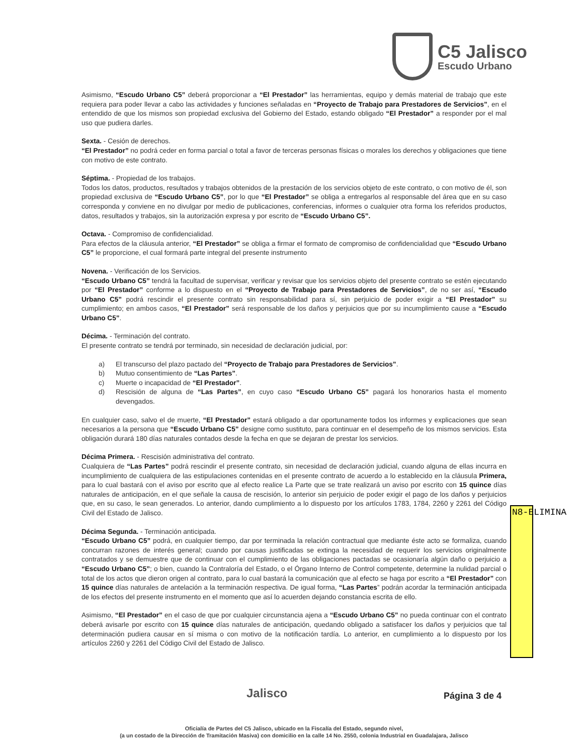C5 Jalisco
Escudo Urbano
Asimismo, “Escudo Urbano C5” deberá proporcionar a “El Prestador” las herramientas, equipo y demás material de trabajo que este requiera para poder llevar a cabo las actividades y funciones señaladas en “Proyecto de Trabajo para Prestadores de Servicios”, en el entendido de que los mismos son propiedad exclusiva del Gobierno del Estado, estando obligado “El Prestador” a responder por el mal uso que pudiera darles.
Sexta. - Cesión de derechos.
“El Prestador” no podrá ceder en forma parcial o total a favor de terceras personas físicas o morales los derechos y obligaciones que tiene con motivo de este contrato.
Séptima. - Propiedad de los trabajos.
Todos los datos, productos, resultados y trabajos obtenidos de la prestación de los servicios objeto de este contrato, o con motivo de él, son propiedad exclusiva de “Escudo Urbano C5”, por lo que “El Prestador” se obliga a entregarlos al responsable del área que en su caso corresponda y conviene en no divulgar por medio de publicaciones, conferencias, informes o cualquier otra forma los referidos productos, datos, resultados y trabajos, sin la autorización expresa y por escrito de “Escudo Urbano C5”.
Octava. - Compromiso de confidencialidad.
Para efectos de la cláusula anterior, “El Prestador” se obliga a firmar el formato de compromiso de confidencialidad que “Escudo Urbano C5” le proporcione, el cual formará parte integral del presente instrumento
Novena. - Verificación de los Servicios.
“Escudo Urbano C5” tendrá la facultad de supervisar, verificar y revisar que los servicios objeto del presente contrato se estén ejecutando por “El Prestador” conforme a lo dispuesto en el “Proyecto de Trabajo para Prestadores de Servicios”, de no ser así, “Escudo Urbano C5” podrá rescindir el presente contrato sin responsabilidad para sí, sin perjuicio de poder exigir a “El Prestador” su cumplimiento; en ambos casos, “El Prestador” será responsable de los daños y perjuicios que por su incumplimiento cause a “Escudo Urbano C5”.
Décima. - Terminación del contrato.
El presente contrato se tendrá por terminado, sin necesidad de declaración judicial, por:
a) El transcurso del plazo pactado del “Proyecto de Trabajo para Prestadores de Servicios”.
b) Mutuo consentimiento de “Las Partes”.
c) Muerte o incapacidad de “El Prestador”.
d) Rescisión de alguna de “Las Partes”, en cuyo caso “Escudo Urbano C5” pagará los honorarios hasta el momento devengados.
En cualquier caso, salvo el de muerte, “El Prestador” estará obligado a dar oportunamente todos los informes y explicaciones que sean necesarios a la persona que “Escudo Urbano C5” designe como sustituto, para continuar en el desempeño de los mismos servicios. Esta obligación durará 180 días naturales contados desde la fecha en que se dejaran de prestar los servicios.
Décima Primera. - Rescisión administrativa del contrato.
Cualquiera de “Las Partes” podrá rescindir el presente contrato, sin necesidad de declaración judicial, cuando alguna de ellas incurra en incumplimiento de cualquiera de las estipulaciones contenidas en el presente contrato de acuerdo a lo establecido en la cláusula Primera, para lo cual bastará con el aviso por escrito que al efecto realice La Parte que se trate realizará un aviso por escrito con 15 quince días naturales de anticipación, en el que señale la causa de rescisión, lo anterior sin perjuicio de poder exigir el pago de los daños y perjuicios que, en su caso, le sean generados. Lo anterior, dando cumplimiento a lo dispuesto por los artículos 1783, 1784, 2260 y 2261 del Código Civil del Estado de Jalisco.
Décima Segunda. - Terminación anticipada.
“Escudo Urbano C5” podrá, en cualquier tiempo, dar por terminada la relación contractual que mediante éste acto se formaliza, cuando concurran razones de interés general; cuando por causas justificadas se extinga la necesidad de requerir los servicios originalmente contratados y se demuestre que de continuar con el cumplimiento de las obligaciones pactadas se ocasionaría algún daño o perjuicio a “Escudo Urbano C5”; o bien, cuando la Contraloría del Estado, o el Órgano Interno de Control competente, determine la nulidad parcial o total de los actos que dieron origen al contrato, para lo cual bastará la comunicación que al efecto se haga por escrito a “El Prestador” con 15 quince días naturales de antelación a la terminación respectiva. De igual forma, “Las Partes” podrán acordar la terminación anticipada de los efectos del presente instrumento en el momento que así lo acuerden dejando constancia escrita de ello.
Asimismo, “El Prestador” en el caso de que por cualquier circunstancia ajena a “Escudo Urbano C5” no pueda continuar con el contrato deberá avisarle por escrito con 15 quince días naturales de anticipación, quedando obligado a satisfacer los daños y perjuicios que tal determinación pudiera causar en sí misma o con motivo de la notificación tardía. Lo anterior, en cumplimiento a lo dispuesto por los artículos 2260 y 2261 del Código Civil del Estado de Jalisco.
N8-ELIMINA
Jalisco Página 3 de 4
Oficialía de Partes del C5 Jalisco, ubicado en la Fiscalía del Estado, segundo nivel,
(a un costado de la Dirección de Tramitación Masiva) con domicilio en la calle 14 No. 2550, colonia Industrial en Guadalajara, Jalisco